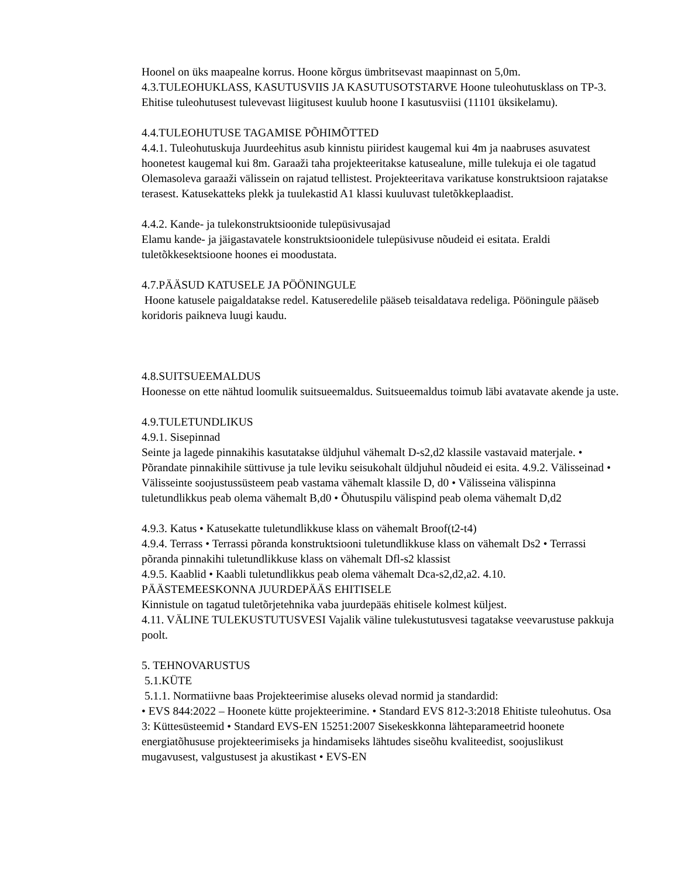Hoonel on üks maapealne korrus. Hoone kõrgus ümbritsevast maapinnast on 5,0m. 4.3.TULEOHUKLASS, KASUTUSVIIS JA KASUTUSOTSTARVE Hoone tuleohutusklass on TP-3. Ehitise tuleohutusest tulevevast liigitusest kuulub hoone I kasutusviisi (11101 üksikelamu).
4.4.TULEOHUTUSE TAGAMISE PÕHIMÕTTED
4.4.1. Tuleohutuskuja Juurdeehitus asub kinnistu piiridest kaugemal kui 4m ja naabruses asuvatest hoonetest kaugemal kui 8m. Garaaži taha projekteeritakse katusealune, mille tulekuja ei ole tagatud Olemasoleva garaaži välissein on rajatud tellistest. Projekteeritava varikatuse konstruktsioon rajatakse terasest. Katusekatteks plekk ja tuulekastid A1 klassi kuuluvast tuletõkkeplaadist.
4.4.2. Kande- ja tulekonstruktsioonide tulepüsivusajad
Elamu kande- ja jäigastavatele konstruktsioonidele tulepüsivuse nõudeid ei esitata. Eraldi tuletõkkesektsioone hoones ei moodustata.
4.7.PÄÄSUD KATUSELE JA PÖÖNINGULE
Hoone katusele paigaldatakse redel. Katuseredelile pääseb teisaldatava redeliga. Pööningule pääseb koridoris paikneva luugi kaudu.
4.8.SUITSUEEMALDUS
Hoonesse on ette nähtud loomulik suitsueemaldus. Suitsueemaldus toimub läbi avatavate akende ja uste.
4.9.TULETUNDLIKUS
4.9.1. Sisepinnad
Seinte ja lagede pinnakihis kasutatakse üldjuhul vähemalt D-s2,d2 klassile vastavaid materjale. • Põrandate pinnakihile süttivuse ja tule leviku seisukohalt üldjuhul nõudeid ei esita. 4.9.2. Välisseinad • Välisseinte soojustussüsteem peab vastama vähemalt klassile D, d0 • Välisseina välispinna tuletundlikkus peab olema vähemalt B,d0 • Õhutuspilu välispind peab olema vähemalt D,d2
4.9.3. Katus • Katusekatte tuletundlikkuse klass on vähemalt Broof(t2-t4)
4.9.4. Terrass • Terrassi põranda konstruktsiooni tuletundlikkuse klass on vähemalt Ds2 • Terrassi põranda pinnakihi tuletundlikkuse klass on vähemalt Dfl-s2 klassist
4.9.5. Kaablid • Kaabli tuletundlikkus peab olema vähemalt Dca-s2,d2,a2. 4.10. PÄÄSTEMEESKONNA JUURDEPÄÄS EHITISELE
Kinnistule on tagatud tuletõrjetehnika vaba juurdepääs ehitisele kolmest küljest.
4.11. VÄLINE TULEKUSTUTUSVESI Vajalik väline tulekustutusvesi tagatakse veevarustuse pakkuja poolt.
5. TEHNOVARUSTUS
5.1.KÜTE
5.1.1. Normatiivne baas Projekteerimise aluseks olevad normid ja standardid:
• EVS 844:2022 – Hoonete kütte projekteerimine. • Standard EVS 812-3:2018 Ehitiste tuleohutus. Osa 3: Küttesüsteemid • Standard EVS-EN 15251:2007 Sisekeskkonna lähteparameetrid hoonete energiatõhususe projekteerimiseks ja hindamiseks lähtudes siseõhu kvaliteedist, soojuslikust mugavusest, valgustusest ja akustikast • EVS-EN